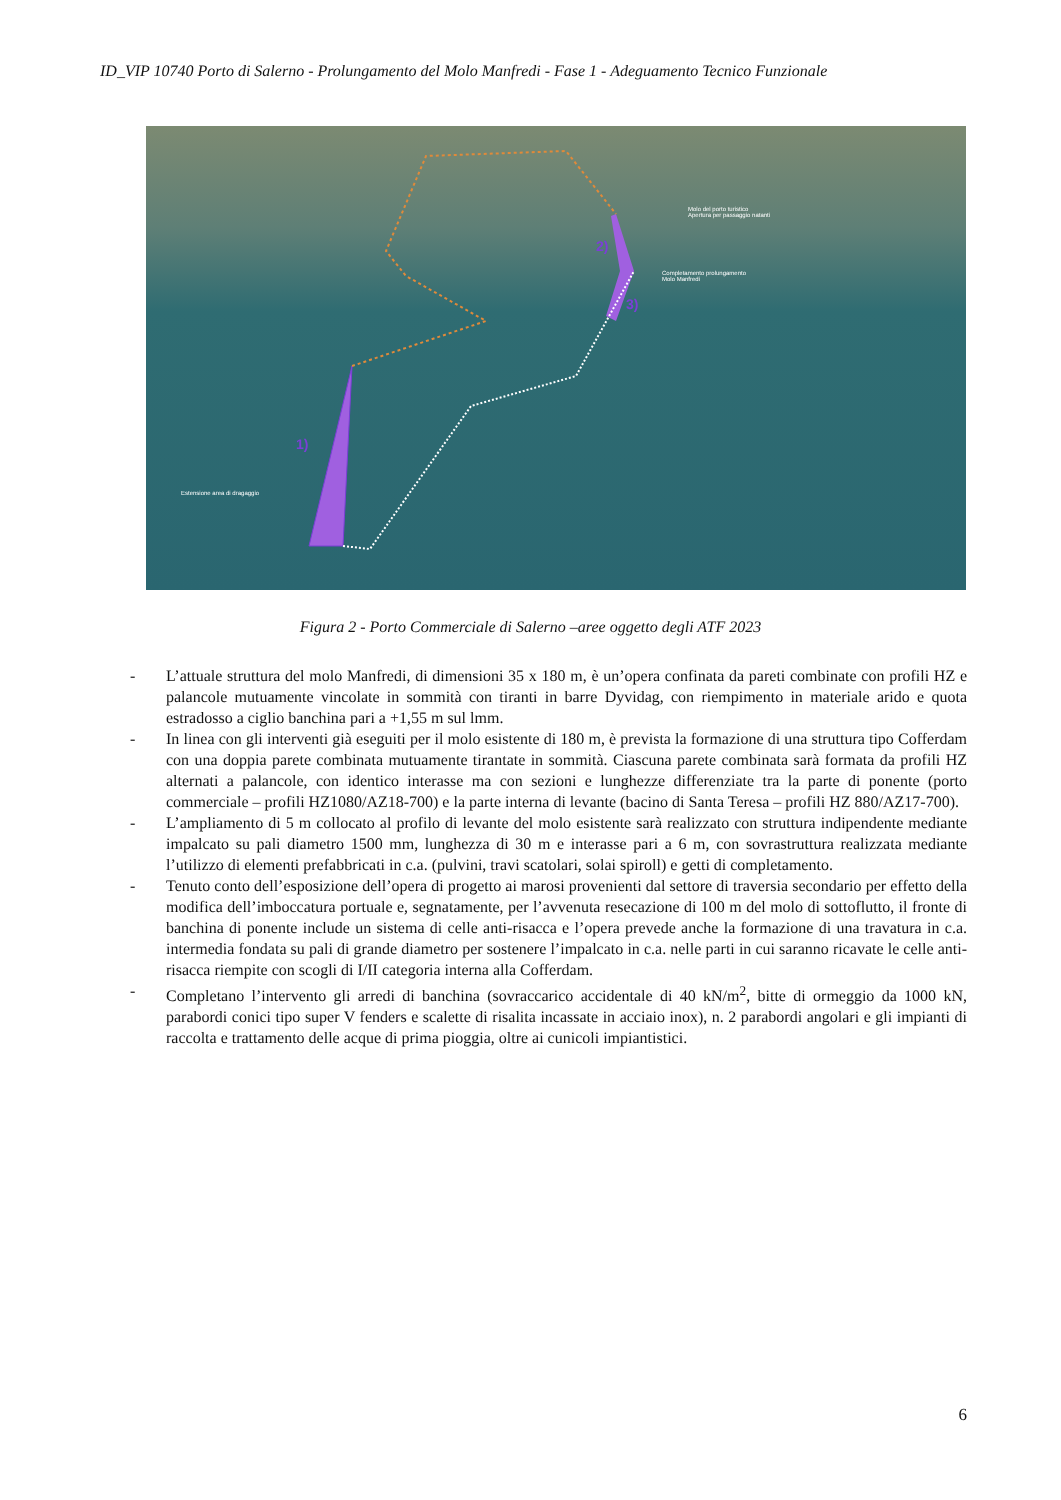ID_VIP 10740 Porto di Salerno - Prolungamento del Molo Manfredi - Fase 1 - Adeguamento Tecnico Funzionale
Molo del porto turistico
Apertura per passaggio natanti
Completamento prolungamento
Molo Manfredi
Estensione area di dragaggio
2)
3)
1)
Figura 2 - Porto Commerciale di Salerno –aree oggetto degli ATF 2023
- L’attuale struttura del molo Manfredi, di dimensioni 35 x 180 m, è un’opera confinata da pareti combinate con profili HZ e palancole mutuamente vincolate in sommità con tiranti in barre Dyvidag, con riempimento in materiale arido e quota estradosso a ciglio banchina pari a +1,55 m sul lmm.
- In linea con gli interventi già eseguiti per il molo esistente di 180 m, è prevista la formazione di una struttura tipo Cofferdam con una doppia parete combinata mutuamente tirantate in sommità. Ciascuna parete combinata sarà formata da profili HZ alternati a palancole, con identico interasse ma con sezioni e lunghezze differenziate tra la parte di ponente (porto commerciale – profili HZ1080/AZ18-700) e la parte interna di levante (bacino di Santa Teresa – profili HZ 880/AZ17-700).
- L’ampliamento di 5 m collocato al profilo di levante del molo esistente sarà realizzato con struttura indipendente mediante impalcato su pali diametro 1500 mm, lunghezza di 30 m e interasse pari a 6 m, con sovrastruttura realizzata mediante l’utilizzo di elementi prefabbricati in c.a. (pulvini, travi scatolari, solai spiroll) e getti di completamento.
- Tenuto conto dell’esposizione dell’opera di progetto ai marosi provenienti dal settore di traversia secondario per effetto della modifica dell’imboccatura portuale e, segnatamente, per l’avvenuta resecazione di 100 m del molo di sottoflutto, il fronte di banchina di ponente include un sistema di celle anti-risacca e l’opera prevede anche la formazione di una travatura in c.a. intermedia fondata su pali di grande diametro per sostenere l’impalcato in c.a. nelle parti in cui saranno ricavate le celle anti-risacca riempite con scogli di I/II categoria interna alla Cofferdam.
- Completano l’intervento gli arredi di banchina (sovraccarico accidentale di 40 kN/m<sup>2</sup>, bitte di ormeggio da 1000 kN, parabordi conici tipo super V fenders e scalette di risalita incassate in acciaio inox), n. 2 parabordi angolari e gli impianti di raccolta e trattamento delle acque di prima pioggia, oltre ai cunicoli impiantistici.
6